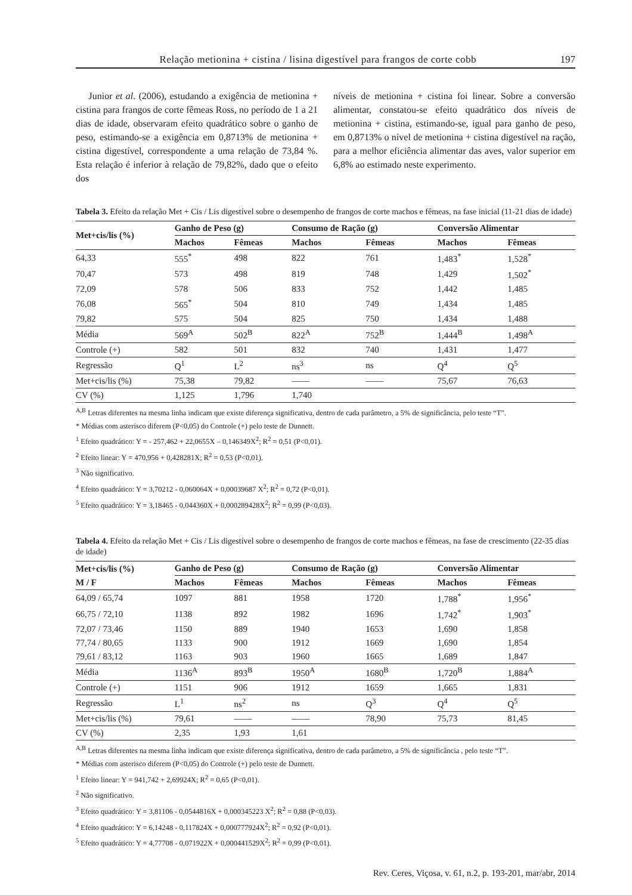Relação metionina + cistina / lisina digestível para frangos de corte cobb 197
Junior et al. (2006), estudando a exigência de metionina + cistina para frangos de corte fêmeas Ross, no período de 1 a 21 dias de idade, observaram efeito quadrático sobre o ganho de peso, estimando-se a exigência em 0,8713% de metionina + cistina digestível, correspondente a uma relação de 73,84 %. Esta relação é inferior à relação de 79,82%, dado que o efeito dos
níveis de metionina + cistina foi linear. Sobre a conversão alimentar, constatou-se efeito quadrático dos níveis de metionina + cistina, estimando-se, igual para ganho de peso, em 0,8713% o nível de metionina + cistina digestível na ração, para a melhor eficiência alimentar das aves, valor superior em 6,8% ao estimado neste experimento.
Tabela 3. Efeito da relação Met + Cis / Lis digestível sobre o desempenho de frangos de corte machos e fêmeas, na fase inicial (11-21 dias de idade)
| Met+cis/lis (%) | Ganho de Peso (g) | | Consumo de Ração (g) | | Conversão Alimentar | |
| --- | --- | --- | --- | --- | --- | --- |
| | Machos | Fêmeas | Machos | Fêmeas | Machos | Fêmeas |
| 64,33 | 555<sup>*</sup> | 498 | 822 | 761 | 1,483<sup>*</sup> | 1,528<sup>*</sup> |
| 70,47 | 573 | 498 | 819 | 748 | 1,429 | 1,502<sup>*</sup> |
| 72,09 | 578 | 506 | 833 | 752 | 1,442 | 1,485 |
| 76,08 | 565<sup>*</sup> | 504 | 810 | 749 | 1,434 | 1,485 |
| 79,82 | 575 | 504 | 825 | 750 | 1,434 | 1,488 |
| Média | 569<sup>A</sup> | 502<sup>B</sup> | 822<sup>A</sup> | 752<sup>B</sup> | 1,444<sup>B</sup> | 1,498<sup>A</sup> |
| Controle (+) | 582 | 501 | 832 | 740 | 1,431 | 1,477 |
| Regressão | Q<sup>1</sup> | L<sup>2</sup> | ns<sup>3</sup> | ns | Q<sup>4</sup> | Q<sup>5</sup> |
| Met+cis/lis (%) | 75,38 | 79,82 | —— | —— | 75,67 | 76,63 |
| CV (%) | 1,125 | 1,796 | 1,740 | | | |
<sup>A,B</sup> Letras diferentes na mesma linha indicam que existe diferença significativa, dentro de cada parâmetro, a 5% de significância, pelo teste “T”.
* Médias com asterisco diferem (P<0,05) do Controle (+) pelo teste de Dunnett.
<sup>1</sup> Efeito quadrático: Y = - 257,462 + 22,0655X – 0,146349X<sup>2</sup>; R<sup>2</sup> = 0,51 (P<0,01).
<sup>2</sup> Efeito linear: Y = 470,956 + 0,428281X; R<sup>2</sup> = 0,53 (P<0,01).
<sup>3</sup> Não significativo.
<sup>4</sup> Efeito quadrático: Y = 3,70212 - 0,060064X + 0,00039687 X<sup>2</sup>; R<sup>2</sup> = 0,72 (P<0,01).
<sup>5</sup> Efeito quadrático: Y = 3,18465 - 0,044360X + 0,000289428X<sup>2</sup>; R<sup>2</sup> = 0,99 (P<0,03).
Tabela 4. Efeito da relação Met + Cis / Lis digestível sobre o desempenho de frangos de corte machos e fêmeas, na fase de crescimento (22-35 dias de idade)
| Met+cis/lis (%) | Ganho de Peso (g) | | Consumo de Ração (g) | | Conversão Alimentar | |
| --- | --- | --- | --- | --- | --- | --- |
| M / F | Machos | Fêmeas | Machos | Fêmeas | Machos | Fêmeas |
| 64,09 / 65,74 | 1097 | 881 | 1958 | 1720 | 1,788<sup>*</sup> | 1,956<sup>*</sup> |
| 66,75 / 72,10 | 1138 | 892 | 1982 | 1696 | 1,742<sup>*</sup> | 1,903<sup>*</sup> |
| 72,07 / 73,46 | 1150 | 889 | 1940 | 1653 | 1,690 | 1,858 |
| 77,74 / 80,65 | 1133 | 900 | 1912 | 1669 | 1,690 | 1,854 |
| 79,61 / 83,12 | 1163 | 903 | 1960 | 1665 | 1,689 | 1,847 |
| Média | 1136<sup>A</sup> | 893<sup>B</sup> | 1950<sup>A</sup> | 1680<sup>B</sup> | 1,720<sup>B</sup> | 1,884<sup>A</sup> |
| Controle (+) | 1151 | 906 | 1912 | 1659 | 1,665 | 1,831 |
| Regressão | L<sup>1</sup> | ns<sup>2</sup> | ns | Q<sup>3</sup> | Q<sup>4</sup> | Q<sup>5</sup> |
| Met+cis/lis (%) | 79,61 | —— | —— | 78,90 | 75,73 | 81,45 |
| CV (%) | 2,35 | 1,93 | 1,61 | | | |
<sup>A,B</sup> Letras diferentes na mesma linha indicam que existe diferença significativa, dentro de cada parâmetro, a 5% de significância , pelo teste “T”.
* Médias com asterisco diferem (P<0,05) do Controle (+) pelo teste de Dunnett.
<sup>1</sup> Efeito linear: Y = 941,742 + 2,69924X; R<sup>2</sup> = 0,65 (P<0,01).
<sup>2</sup> Não significativo.
<sup>3</sup> Efeito quadrático: Y = 3,81106 - 0,0544816X + 0,000345223 X<sup>2</sup>; R<sup>2</sup> = 0,88 (P<0,03).
<sup>4</sup> Efeito quadrático: Y = 6,14248 - 0,117824X + 0,000777924X<sup>2</sup>; R<sup>2</sup> = 0,92 (P<0,01).
<sup>5</sup> Efeito quadrático: Y = 4,77708 - 0,071922X + 0,000441529X<sup>2</sup>; R<sup>2</sup> = 0,99 (P<0,01).
Rev. Ceres, Viçosa, v. 61, n.2, p. 193-201, mar/abr, 2014